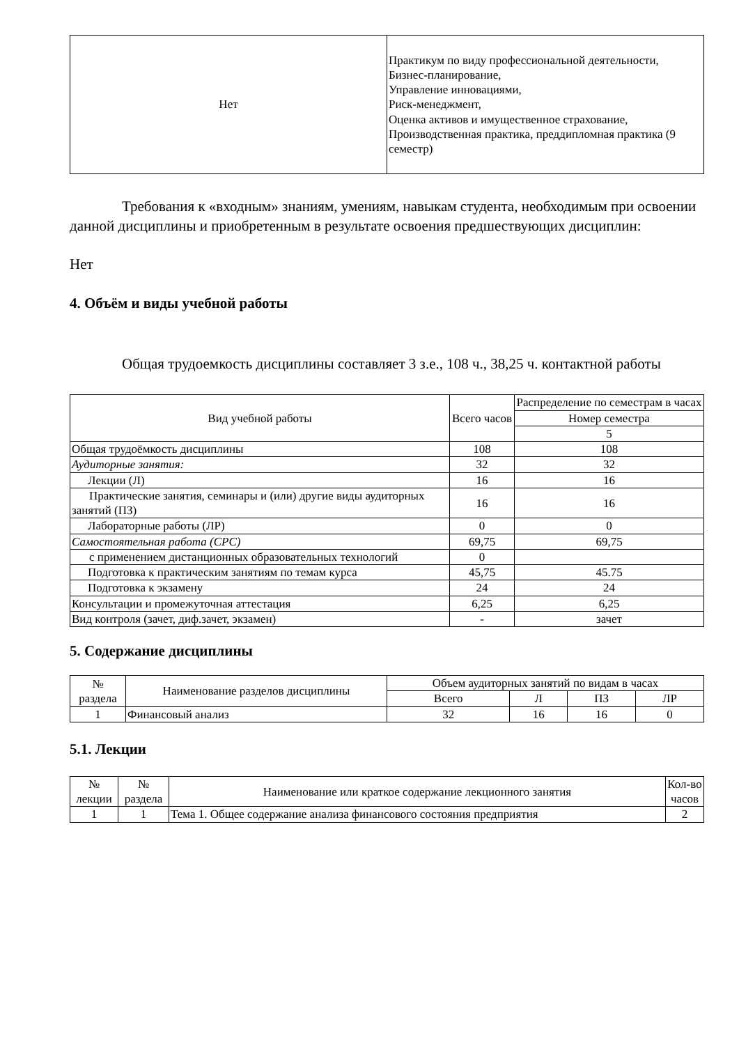| Нет | Практикум по виду профессиональной деятельности, Бизнес-планирование, Управление инновациями, Риск-менеджмент, Оценка активов и имущественное страхование, Производственная практика, преддипломная практика (9 семестр) |
Требования к «входным» знаниям, умениям, навыкам студента, необходимым при освоении данной дисциплины и приобретенным в результате освоения предшествующих дисциплин:
Нет
4. Объём и виды учебной работы
Общая трудоемкость дисциплины составляет 3 з.е., 108 ч., 38,25 ч. контактной работы
| Вид учебной работы | Всего часов | Распределение по семестрам в часах |
| --- | --- | --- |
| | | Номер семестра |
| | | 5 |
| Общая трудоёмкость дисциплины | 108 | 108 |
| Аудиторные занятия: | 32 | 32 |
| Лекции (Л) | 16 | 16 |
| Практические занятия, семинары и (или) другие виды аудиторных занятий (ПЗ) | 16 | 16 |
| Лабораторные работы (ЛР) | 0 | 0 |
| Самостоятельная работа (СРС) | 69,75 | 69,75 |
| с применением дистанционных образовательных технологий | 0 | |
| Подготовка к практическим занятиям по темам курса | 45,75 | 45.75 |
| Подготовка к экзамену | 24 | 24 |
| Консультации и промежуточная аттестация | 6,25 | 6,25 |
| Вид контроля (зачет, диф.зачет, экзамен) | - | зачет |
5. Содержание дисциплины
| № раздела | Наименование разделов дисциплины | Объем аудиторных занятий по видам в часах | | | |
| --- | --- | --- | --- | --- | --- |
| | | Всего | Л | ПЗ | ЛР |
| 1 | Финансовый анализ | 32 | 16 | 16 | 0 |
5.1. Лекции
| № лекции | № раздела | Наименование или краткое содержание лекционного занятия | Кол-во часов |
| --- | --- | --- | --- |
| 1 | 1 | Тема 1. Общее содержание анализа финансового состояния предприятия | 2 |